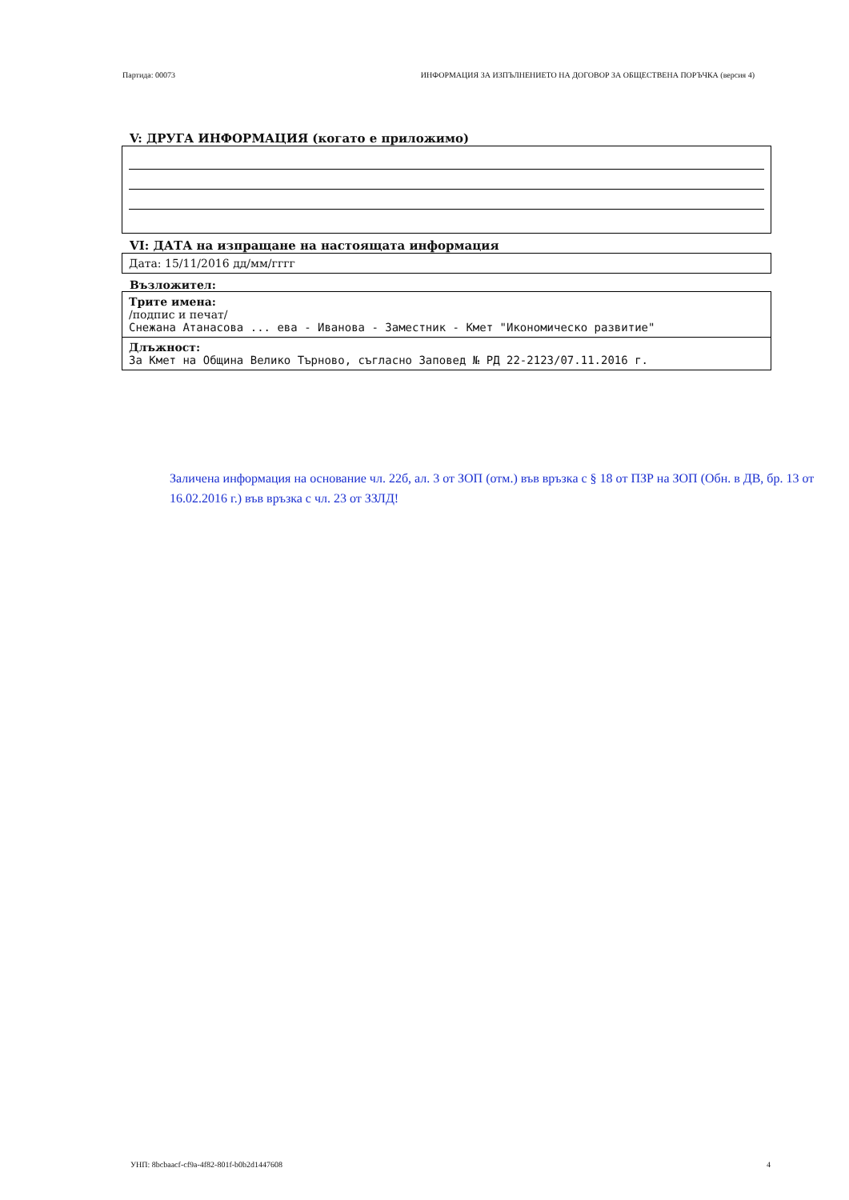Партида: 00073 ИНФОРМАЦИЯ ЗА ИЗПЪЛНЕНИЕТО НА ДОГОВОР ЗА ОБЩЕСТВЕНА ПОРЪЧКА (версия 4)
V: ДРУГА ИНФОРМАЦИЯ (когато е приложимо)
VI: ДАТА на изпращане на настоящата информация
Дата: 15/11/2016 дд/мм/гггг
Възложител:
Трите имена:
/подпис и печат/
Снежана Атанасова ... ева - Иванова - Заместник - Кмет "Икономическо развитие"
Длъжност:
За Кмет на Община Велико Търново, съгласно Заповед № РД 22-2123/07.11.2016 г.
Заличена информация на основание чл. 22б, ал. 3 от ЗОП (отм.) във връзка с § 18 от ПЗР на ЗОП (Обн. в ДВ, бр. 13 от 16.02.2016 г.) във връзка с чл. 23 от ЗЗЛД!
УНП: 8bcbaacf-cf9a-4f82-801f-b0b2d1447608 4